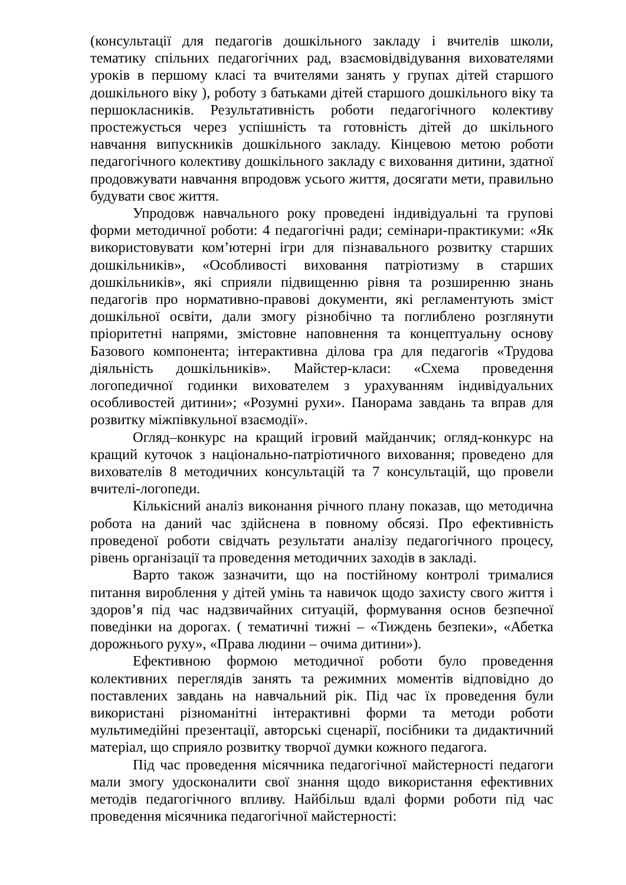(консультації для педагогів дошкільного закладу і вчителів школи, тематику спільних педагогічних рад, взаємовідвідування вихователями уроків в першому класі та вчителями занять у групах дітей старшого дошкільного віку ), роботу з батьками дітей старшого дошкільного віку та першокласників. Результативність роботи педагогічного колективу простежується через успішність та готовність дітей до шкільного навчання випускників дошкільного закладу. Кінцевою метою роботи педагогічного колективу дошкільного закладу є виховання дитини, здатної продовжувати навчання впродовж усього життя, досягати мети, правильно будувати своє життя.
Упродовж навчального року проведені індивідуальні та групові форми методичної роботи: 4 педагогічні ради; семінари-практикуми: «Як використовувати ком’ютерні ігри для пізнавального розвитку старших дошкільників», «Особливості виховання патріотизму в старших дошкільників», які сприяли підвищенню рівня та розширенню знань педагогів про нормативно-правові документи, які регламентують зміст дошкільної освіти, дали змогу різнобічно та поглиблено розглянути пріоритетні напрями, змістовне наповнення та концептуальну основу Базового компонента; інтерактивна ділова гра для педагогів «Трудова діяльність дошкільників». Майстер-класи: «Схема проведення логопедичної годинки вихователем з урахуванням індивідуальних особливостей дитини»; «Розумні рухи». Панорама завдань та вправ для розвитку міжпівкульної взаємодії».
Огляд–конкурс на кращий ігровий майданчик; огляд-конкурс на кращий куточок з національно-патріотичного виховання; проведено для вихователів 8 методичних консультацій та 7 консультацій, що провели вчителі-логопеди.
Кількісний аналіз виконання річного плану показав, що методична робота на даний час здійснена в повному обсязі. Про ефективність проведеної роботи свідчать результати аналізу педагогічного процесу, рівень організації та проведення методичних заходів в закладі.
Варто також зазначити, що на постійному контролі трималися питання вироблення у дітей умінь та навичок щодо захисту свого життя і здоров’я під час надзвичайних ситуацій, формування основ безпечної поведінки на дорогах. ( тематичні тижні – «Тиждень безпеки», «Абетка дорожнього руху», «Права людини – очима дитини»).
Ефективною формою методичної роботи було проведення колективних переглядів занять та режимних моментів відповідно до поставлених завдань на навчальний рік. Під час їх проведення були використані різноманітні інтерактивні форми та методи роботи мультимедійні презентації, авторські сценарії, посібники та дидактичний матеріал, що сприяло розвитку творчої думки кожного педагога.
Під час проведення місячника педагогічної майстерності педагоги мали змогу удосконалити свої знання щодо використання ефективних методів педагогічного впливу. Найбільш вдалі форми роботи під час проведення місячника педагогічної майстерності: